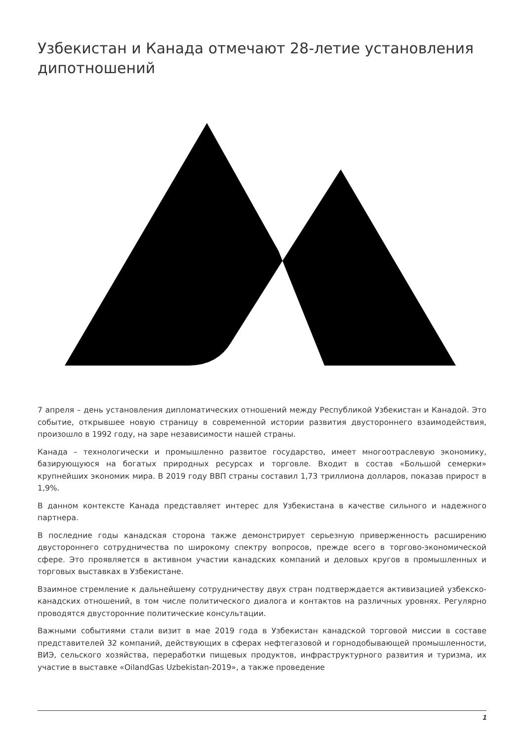Узбекистан и Канада отмечают 28-летие установления дипотношений
7 апреля – день установления дипломатических отношений между Республикой Узбекистан и Канадой. Это событие, открывшее новую страницу в современной истории развития двустороннего взаимодействия, произошло в 1992 году, на заре независимости нашей страны.
Канада – технологически и промышленно развитое государство, имеет многоотраслевую экономику, базирующуюся на богатых природных ресурсах и торговле. Входит в состав «Большой семерки» крупнейших экономик мира. В 2019 году ВВП страны составил 1,73 триллиона долларов, показав прирост в 1,9%.
В данном контексте Канада представляет интерес для Узбекистана в качестве сильного и надежного партнера.
В последние годы канадская сторона также демонстрирует серьезную приверженность расширению двустороннего сотрудничества по широкому спектру вопросов, прежде всего в торгово-экономической сфере. Это проявляется в активном участии канадских компаний и деловых кругов в промышленных и торговых выставках в Узбекистане.
Взаимное стремление к дальнейшему сотрудничеству двух стран подтверждается активизацией узбекско-канадских отношений, в том числе политического диалога и контактов на различных уровнях. Регулярно проводятся двусторонние политические консультации.
Важными событиями стали визит в мае 2019 года в Узбекистан канадской торговой миссии в составе представителей 32 компаний, действующих в сферах нефтегазовой и горнодобывающей промышленности, ВИЭ, сельского хозяйства, переработки пищевых продуктов, инфраструктурного развития и туризма, их участие в выставке «OilandGas Uzbekistan-2019», а также проведение
1